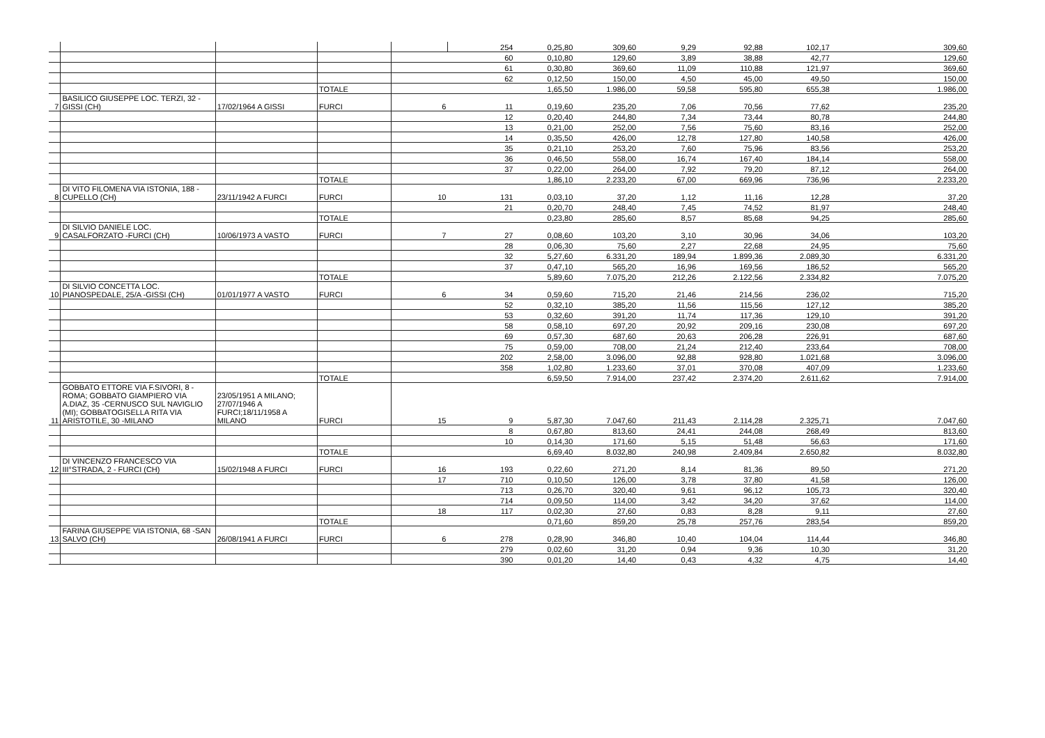| | | | | | 254 | 0,25,80 | 309,60 | 9,29 | 92,88 | 102,17 | 309,60 |
| | | | | | 60 | 0,10,80 | 129,60 | 3,89 | 38,88 | 42,77 | 129,60 |
| | | | | | 61 | 0,30,80 | 369,60 | 11,09 | 110,88 | 121,97 | 369,60 |
| | | | | | 62 | 0,12,50 | 150,00 | 4,50 | 45,00 | 49,50 | 150,00 |
| | | | TOTALE | | | 1,65,50 | 1.986,00 | 59,58 | 595,80 | 655,38 | 1.986,00 |
| 7 | BASILICO GIUSEPPE LOC. TERZI, 32 -GISSI (CH) | 17/02/1964 A GISSI | FURCI | 6 | 11 | 0,19,60 | 235,20 | 7,06 | 70,56 | 77,62 | 235,20 |
| | | | | | 12 | 0,20,40 | 244,80 | 7,34 | 73,44 | 80,78 | 244,80 |
| | | | | | 13 | 0,21,00 | 252,00 | 7,56 | 75,60 | 83,16 | 252,00 |
| | | | | | 14 | 0,35,50 | 426,00 | 12,78 | 127,80 | 140,58 | 426,00 |
| | | | | | 35 | 0,21,10 | 253,20 | 7,60 | 75,96 | 83,56 | 253,20 |
| | | | | | 36 | 0,46,50 | 558,00 | 16,74 | 167,40 | 184,14 | 558,00 |
| | | | | | 37 | 0,22,00 | 264,00 | 7,92 | 79,20 | 87,12 | 264,00 |
| | | | TOTALE | | | 1,86,10 | 2.233,20 | 67,00 | 669,96 | 736,96 | 2.233,20 |
| 8 | DI VITO FILOMENA VIA ISTONIA, 188 -CUPELLO (CH) | 23/11/1942 A FURCI | FURCI | 10 | 131 | 0,03,10 | 37,20 | 1,12 | 11,16 | 12,28 | 37,20 |
| | | | | | 21 | 0,20,70 | 248,40 | 7,45 | 74,52 | 81,97 | 248,40 |
| | | | TOTALE | | | 0,23,80 | 285,60 | 8,57 | 85,68 | 94,25 | 285,60 |
| 9 | DI SILVIO DANIELE LOC. CASALFORZATO -FURCI (CH) | 10/06/1973 A VASTO | FURCI | 7 | 27 | 0,08,60 | 103,20 | 3,10 | 30,96 | 34,06 | 103,20 |
| | | | | | 28 | 0,06,30 | 75,60 | 2,27 | 22,68 | 24,95 | 75,60 |
| | | | | | 32 | 5,27,60 | 6.331,20 | 189,94 | 1.899,36 | 2.089,30 | 6.331,20 |
| | | | | | 37 | 0,47,10 | 565,20 | 16,96 | 169,56 | 186,52 | 565,20 |
| | | | TOTALE | | | 5,89,60 | 7.075,20 | 212,26 | 2.122,56 | 2.334,82 | 7.075,20 |
| 10 | DI SILVIO CONCETTA LOC. PIANOSPEDALE, 25/A -GISSI (CH) | 01/01/1977 A VASTO | FURCI | 6 | 34 | 0,59,60 | 715,20 | 21,46 | 214,56 | 236,02 | 715,20 |
| | | | | | 52 | 0,32,10 | 385,20 | 11,56 | 115,56 | 127,12 | 385,20 |
| | | | | | 53 | 0,32,60 | 391,20 | 11,74 | 117,36 | 129,10 | 391,20 |
| | | | | | 58 | 0,58,10 | 697,20 | 20,92 | 209,16 | 230,08 | 697,20 |
| | | | | | 69 | 0,57,30 | 687,60 | 20,63 | 206,28 | 226,91 | 687,60 |
| | | | | | 75 | 0,59,00 | 708,00 | 21,24 | 212,40 | 233,64 | 708,00 |
| | | | | | 202 | 2,58,00 | 3.096,00 | 92,88 | 928,80 | 1.021,68 | 3.096,00 |
| | | | | | 358 | 1,02,80 | 1.233,60 | 37,01 | 370,08 | 407,09 | 1.233,60 |
| | | | TOTALE | | | 6,59,50 | 7.914,00 | 237,42 | 2.374,20 | 2.611,62 | 7.914,00 |
| 11 | GOBBATO ETTORE VIA F.SIVORI, 8 -ROMA; GOBBATO GIAMPIERO VIA A.DIAZ, 35 -CERNUSCO SUL NAVIGLIO (MI); GOBBATOGISELLA RITA VIA ARISTOTILE, 30 -MILANO | 23/05/1951 A MILANO; 27/07/1946 A FURCI;18/11/1958 A MILANO | FURCI | 15 | 9 | 5,87,30 | 7.047,60 | 211,43 | 2.114,28 | 2.325,71 | 7.047,60 |
| | | | | | 8 | 0,67,80 | 813,60 | 24,41 | 244,08 | 268,49 | 813,60 |
| | | | | | 10 | 0,14,30 | 171,60 | 5,15 | 51,48 | 56,63 | 171,60 |
| | | | TOTALE | | | 6,69,40 | 8.032,80 | 240,98 | 2.409,84 | 2.650,82 | 8.032,80 |
| 12 | DI VINCENZO FRANCESCO VIA III°STRADA, 2 - FURCI (CH) | 15/02/1948 A FURCI | FURCI | 16 | 193 | 0,22,60 | 271,20 | 8,14 | 81,36 | 89,50 | 271,20 |
| | | | | 17 | 710 | 0,10,50 | 126,00 | 3,78 | 37,80 | 41,58 | 126,00 |
| | | | | | 713 | 0,26,70 | 320,40 | 9,61 | 96,12 | 105,73 | 320,40 |
| | | | | | 714 | 0,09,50 | 114,00 | 3,42 | 34,20 | 37,62 | 114,00 |
| | | | | 18 | 117 | 0,02,30 | 27,60 | 0,83 | 8,28 | 9,11 | 27,60 |
| | | | TOTALE | | | 0,71,60 | 859,20 | 25,78 | 257,76 | 283,54 | 859,20 |
| 13 | FARINA GIUSEPPE VIA ISTONIA, 68 -SAN SALVO (CH) | 26/08/1941 A FURCI | FURCI | 6 | 278 | 0,28,90 | 346,80 | 10,40 | 104,04 | 114,44 | 346,80 |
| | | | | | 279 | 0,02,60 | 31,20 | 0,94 | 9,36 | 10,30 | 31,20 |
| | | | | | 390 | 0,01,20 | 14,40 | 0,43 | 4,32 | 4,75 | 14,40 |